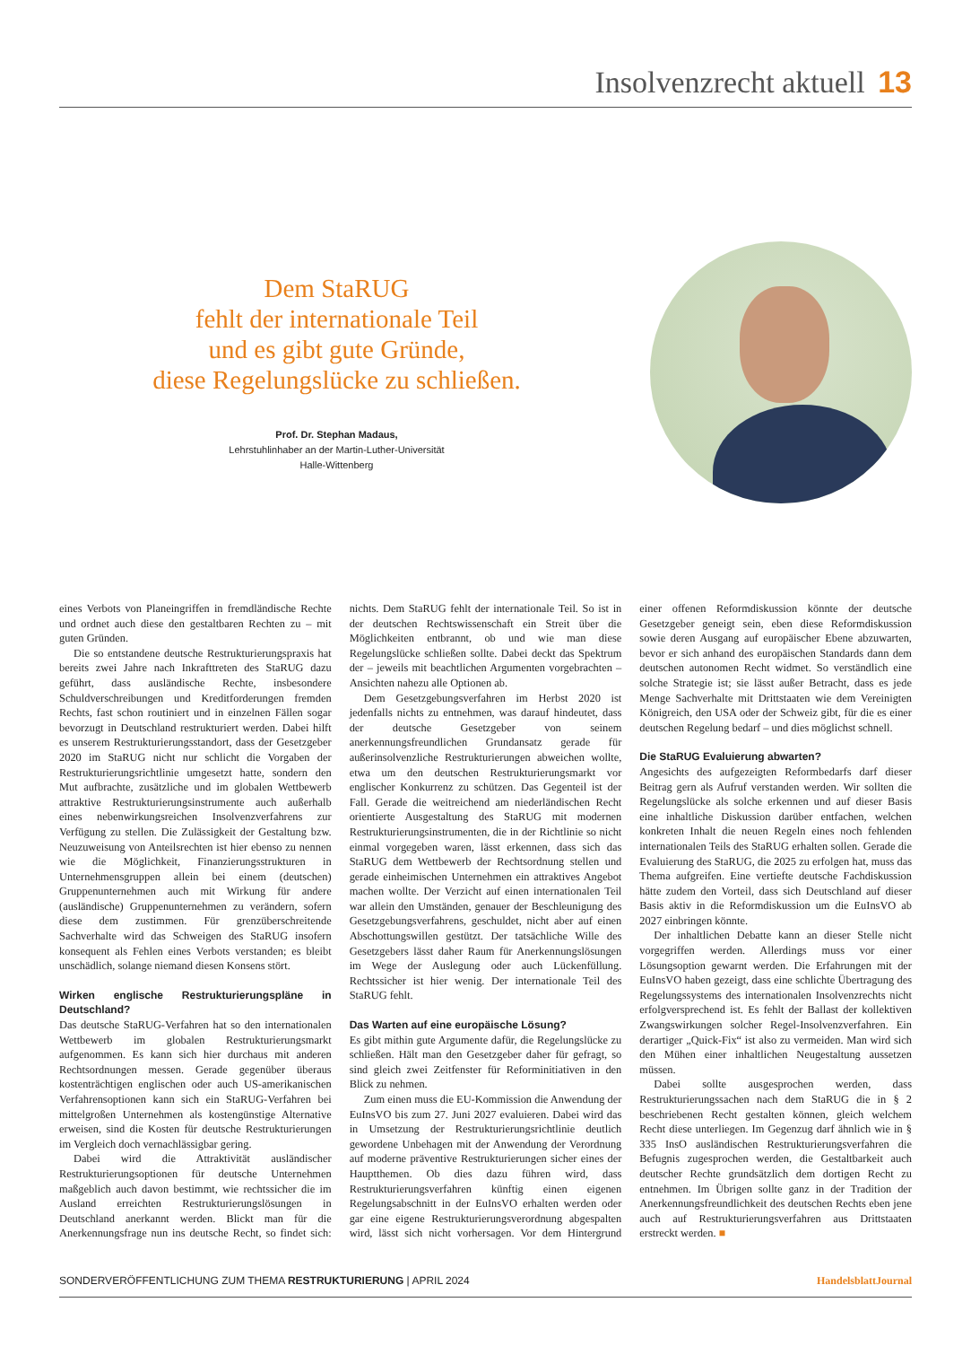Insolvenzrecht aktuell 13
Dem StaRUG
fehlt der internationale Teil
und es gibt gute Gründe,
diese Regelungslücke zu schließen.
Prof. Dr. Stephan Madaus,
Lehrstuhlinhaber an der Martin-Luther-Universität
Halle-Wittenberg
eines Verbots von Planeingriffen in fremdländische Rechte und ordnet auch diese den gestaltbaren Rechten zu – mit guten Gründen.
Die so entstandene deutsche Restrukturierungspraxis hat bereits zwei Jahre nach Inkrafttreten des StaRUG dazu geführt, dass ausländische Rechte, insbesondere Schuldverschreibungen und Kreditforderungen fremden Rechts, fast schon routiniert und in einzelnen Fällen sogar bevorzugt in Deutschland restrukturiert werden. Dabei hilft es unserem Restrukturierungsstandort, dass der Gesetzgeber 2020 im StaRUG nicht nur schlicht die Vorgaben der Restrukturierungsrichtlinie umgesetzt hatte, sondern den Mut aufbrachte, zusätzliche und im globalen Wettbewerb attraktive Restrukturierungsinstrumente auch außerhalb eines nebenwirkungsreichen Insolvenzverfahrens zur Verfügung zu stellen. Die Zulässigkeit der Gestaltung bzw. Neuzuweisung von Anteilsrechten ist hier ebenso zu nennen wie die Möglichkeit, Finanzierungsstrukturen in Unternehmensgruppen allein bei einem (deutschen) Gruppenunternehmen auch mit Wirkung für andere (ausländische) Gruppenunternehmen zu verändern, sofern diese dem zustimmen. Für grenzüberschreitende Sachverhalte wird das Schweigen des StaRUG insofern konsequent als Fehlen eines Verbots verstanden; es bleibt unschädlich, solange niemand diesen Konsens stört.
Wirken englische Restrukturierungspläne in Deutschland?
Das deutsche StaRUG-Verfahren hat so den internationalen Wettbewerb im globalen Restrukturierungsmarkt aufgenommen. Es kann sich hier durchaus mit anderen Rechtsordnungen messen. Gerade gegenüber überaus kostenträchtigen englischen oder auch US-amerikanischen Verfahrensoptionen kann sich ein StaRUG-Verfahren bei mittelgroßen Unternehmen als kostengünstige Alternative erweisen, sind die Kosten für deutsche Restrukturierungen im Vergleich doch vernachlässigbar gering.
Dabei wird die Attraktivität ausländischer Restrukturierungsoptionen für deutsche Unternehmen maßgeblich auch davon bestimmt, wie rechtssicher die im Ausland erreichten Restrukturierungslösungen in Deutschland anerkannt werden. Blickt man für die Anerkennungsfrage nun ins deutsche Recht, so findet sich: nichts. Dem StaRUG fehlt der internationale Teil. So ist in der deutschen Rechtswissenschaft ein Streit über die Möglichkeiten entbrannt, ob und wie man diese Regelungslücke schließen sollte. Dabei deckt das Spektrum der – jeweils mit beachtlichen Argumenten vorgebrachten – Ansichten nahezu alle Optionen ab.
Dem Gesetzgebungsverfahren im Herbst 2020 ist jedenfalls nichts zu entnehmen, was darauf hindeutet, dass der deutsche Gesetzgeber von seinem anerkennungsfreundlichen Grundansatz gerade für außerinsolvenzliche Restrukturierungen abweichen wollte, etwa um den deutschen Restrukturierungsmarkt vor englischer Konkurrenz zu schützen. Das Gegenteil ist der Fall. Gerade die weitreichend am niederländischen Recht orientierte Ausgestaltung des StaRUG mit modernen Restrukturierungsinstrumenten, die in der Richtlinie so nicht einmal vorgegeben waren, lässt erkennen, dass sich das StaRUG dem Wettbewerb der Rechtsordnung stellen und gerade einheimischen Unternehmen ein attraktives Angebot machen wollte. Der Verzicht auf einen internationalen Teil war allein den Umständen, genauer der Beschleunigung des Gesetzgebungsverfahrens, geschuldet, nicht aber auf einen Abschottungswillen gestützt. Der tatsächliche Wille des Gesetzgebers lässt daher Raum für Anerkennungslösungen im Wege der Auslegung oder auch Lückenfüllung. Rechtssicher ist hier wenig. Der internationale Teil des StaRUG fehlt.
Das Warten auf eine europäische Lösung?
Es gibt mithin gute Argumente dafür, die Regelungslücke zu schließen. Hält man den Gesetzgeber daher für gefragt, so sind gleich zwei Zeitfenster für Reforminitiativen in den Blick zu nehmen.
Zum einen muss die EU-Kommission die Anwendung der EuInsVO bis zum 27. Juni 2027 evaluieren. Dabei wird das in Umsetzung der Restrukturierungsrichtlinie deutlich gewordene Unbehagen mit der Anwendung der Verordnung auf moderne präventive Restrukturierungen sicher eines der Hauptthemen. Ob dies dazu führen wird, dass Restrukturierungsverfahren künftig einen eigenen Regelungsabschnitt in der EuInsVO erhalten werden oder gar eine eigene Restrukturierungsverordnung abgespalten wird, lässt sich nicht vorhersagen. Vor dem Hintergrund einer offenen Reformdiskussion könnte der deutsche Gesetzgeber geneigt sein, eben diese Reformdiskussion sowie deren Ausgang auf europäischer Ebene abzuwarten, bevor er sich anhand des europäischen Standards dann dem deutschen autonomen Recht widmet. So verständlich eine solche Strategie ist; sie lässt außer Betracht, dass es jede Menge Sachverhalte mit Drittstaaten wie dem Vereinigten Königreich, den USA oder der Schweiz gibt, für die es einer deutschen Regelung bedarf – und dies möglichst schnell.
Die StaRUG Evaluierung abwarten?
Angesichts des aufgezeigten Reformbedarfs darf dieser Beitrag gern als Aufruf verstanden werden. Wir sollten die Regelungslücke als solche erkennen und auf dieser Basis eine inhaltliche Diskussion darüber entfachen, welchen konkreten Inhalt die neuen Regeln eines noch fehlenden internationalen Teils des StaRUG erhalten sollen. Gerade die Evaluierung des StaRUG, die 2025 zu erfolgen hat, muss das Thema aufgreifen. Eine vertiefte deutsche Fachdiskussion hätte zudem den Vorteil, dass sich Deutschland auf dieser Basis aktiv in die Reformdiskussion um die EuInsVO ab 2027 einbringen könnte.
Der inhaltlichen Debatte kann an dieser Stelle nicht vorgegriffen werden. Allerdings muss vor einer Lösungsoption gewarnt werden. Die Erfahrungen mit der EuInsVO haben gezeigt, dass eine schlichte Übertragung des Regelungssystems des internationalen Insolvenzrechts nicht erfolgversprechend ist. Es fehlt der Ballast der kollektiven Zwangswirkungen solcher Regel-Insolvenzverfahren. Ein derartiger „Quick-Fix“ ist also zu vermeiden. Man wird sich den Mühen einer inhaltlichen Neugestaltung aussetzen müssen.
Dabei sollte ausgesprochen werden, dass Restrukturierungssachen nach dem StaRUG die in § 2 beschriebenen Recht gestalten können, gleich welchem Recht diese unterliegen. Im Gegenzug darf ähnlich wie in § 335 InsO ausländischen Restrukturierungsverfahren die Befugnis zugesprochen werden, die Gestaltbarkeit auch deutscher Rechte grundsätzlich dem dortigen Recht zu entnehmen. Im Übrigen sollte ganz in der Tradition der Anerkennungsfreundlichkeit des deutschen Rechts eben jene auch auf Restrukturierungsverfahren aus Drittstaaten erstreckt werden. ■
SONDERVERÖFFENTLICHUNG ZUM THEMA RESTRUKTURIERUNG | APRIL 2024 HandelsblattJournal